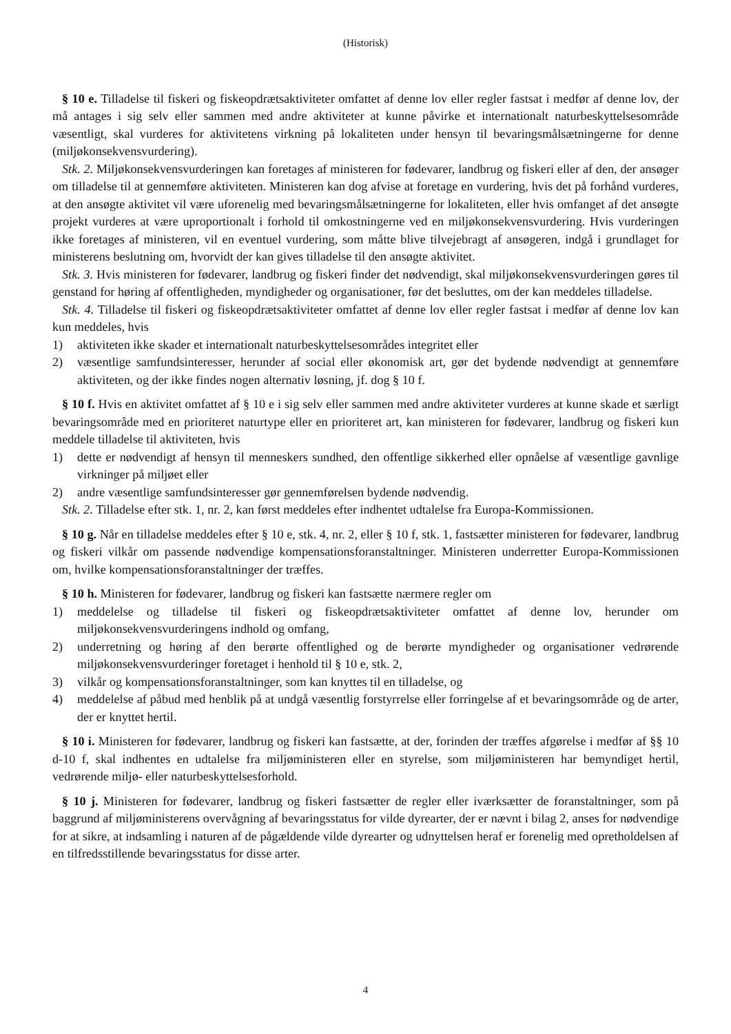(Historisk)
§ 10 e. Tilladelse til fiskeri og fiskeopdrætsaktiviteter omfattet af denne lov eller regler fastsat i medfør af denne lov, der må antages i sig selv eller sammen med andre aktiviteter at kunne påvirke et internationalt naturbeskyttelsesområde væsentligt, skal vurderes for aktivitetens virkning på lokaliteten under hensyn til bevaringsmålsætningerne for denne (miljøkonsekvensvurdering).
Stk. 2. Miljøkonsekvensvurderingen kan foretages af ministeren for fødevarer, landbrug og fiskeri eller af den, der ansøger om tilladelse til at gennemføre aktiviteten. Ministeren kan dog afvise at foretage en vurdering, hvis det på forhånd vurderes, at den ansøgte aktivitet vil være uforenelig med bevaringsmålsætningerne for lokaliteten, eller hvis omfanget af det ansøgte projekt vurderes at være uproportionalt i forhold til omkostningerne ved en miljøkonsekvensvurdering. Hvis vurderingen ikke foretages af ministeren, vil en eventuel vurdering, som måtte blive tilvejebragt af ansøgeren, indgå i grundlaget for ministerens beslutning om, hvorvidt der kan gives tilladelse til den ansøgte aktivitet.
Stk. 3. Hvis ministeren for fødevarer, landbrug og fiskeri finder det nødvendigt, skal miljøkonsekvensvurderingen gøres til genstand for høring af offentligheden, myndigheder og organisationer, før det besluttes, om der kan meddeles tilladelse.
Stk. 4. Tilladelse til fiskeri og fiskeopdrætsaktiviteter omfattet af denne lov eller regler fastsat i medfør af denne lov kan kun meddeles, hvis
1) aktiviteten ikke skader et internationalt naturbeskyttelsesområdes integritet eller
2) væsentlige samfundsinteresser, herunder af social eller økonomisk art, gør det bydende nødvendigt at gennemføre aktiviteten, og der ikke findes nogen alternativ løsning, jf. dog § 10 f.
§ 10 f. Hvis en aktivitet omfattet af § 10 e i sig selv eller sammen med andre aktiviteter vurderes at kunne skade et særligt bevaringsområde med en prioriteret naturtype eller en prioriteret art, kan ministeren for fødevarer, landbrug og fiskeri kun meddele tilladelse til aktiviteten, hvis
1) dette er nødvendigt af hensyn til menneskers sundhed, den offentlige sikkerhed eller opnåelse af væsentlige gavnlige virkninger på miljøet eller
2) andre væsentlige samfundsinteresser gør gennemførelsen bydende nødvendig.
Stk. 2. Tilladelse efter stk. 1, nr. 2, kan først meddeles efter indhentet udtalelse fra Europa-Kommissionen.
§ 10 g. Når en tilladelse meddeles efter § 10 e, stk. 4, nr. 2, eller § 10 f, stk. 1, fastsætter ministeren for fødevarer, landbrug og fiskeri vilkår om passende nødvendige kompensationsforanstaltninger. Ministeren underretter Europa-Kommissionen om, hvilke kompensationsforanstaltninger der træffes.
§ 10 h. Ministeren for fødevarer, landbrug og fiskeri kan fastsætte nærmere regler om
1) meddelelse og tilladelse til fiskeri og fiskeopdrætsaktiviteter omfattet af denne lov, herunder om miljøkonsekvensvurderingens indhold og omfang,
2) underretning og høring af den berørte offentlighed og de berørte myndigheder og organisationer vedrørende miljøkonsekvensvurderinger foretaget i henhold til § 10 e, stk. 2,
3) vilkår og kompensationsforanstaltninger, som kan knyttes til en tilladelse, og
4) meddelelse af påbud med henblik på at undgå væsentlig forstyrrelse eller forringelse af et bevaringsområde og de arter, der er knyttet hertil.
§ 10 i. Ministeren for fødevarer, landbrug og fiskeri kan fastsætte, at der, forinden der træffes afgørelse i medfør af §§ 10 d-10 f, skal indhentes en udtalelse fra miljøministeren eller en styrelse, som miljøministeren har bemyndiget hertil, vedrørende miljø- eller naturbeskyttelsesforhold.
§ 10 j. Ministeren for fødevarer, landbrug og fiskeri fastsætter de regler eller iværksætter de foranstaltninger, som på baggrund af miljøministerens overvågning af bevaringsstatus for vilde dyrearter, der er nævnt i bilag 2, anses for nødvendige for at sikre, at indsamling i naturen af de pågældende vilde dyrearter og udnyttelsen heraf er forenelig med opretholdelsen af en tilfredsstillende bevaringsstatus for disse arter.
4